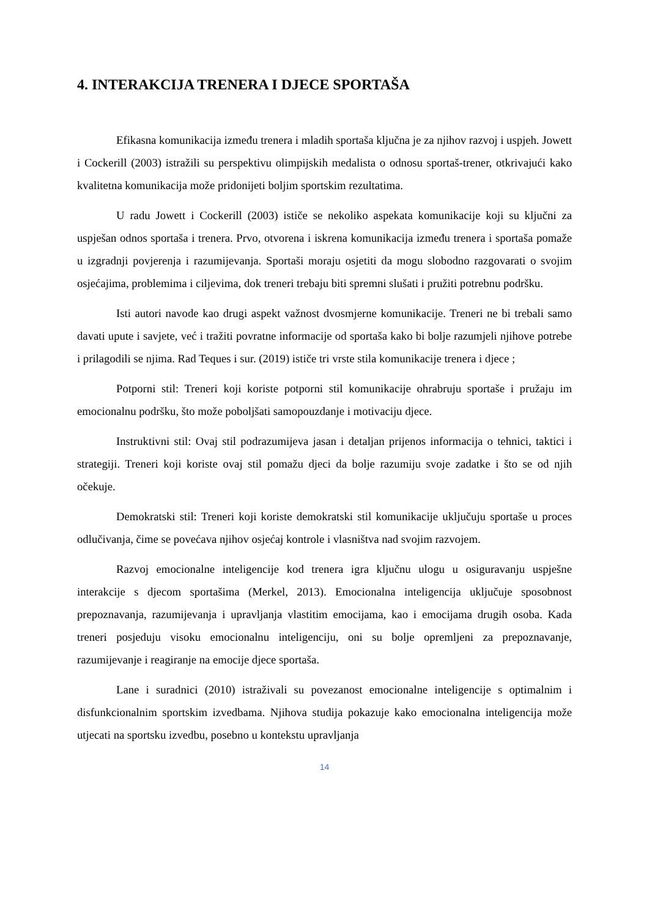4. INTERAKCIJA TRENERA I DJECE SPORTAŠA
Efikasna komunikacija između trenera i mladih sportaša ključna je za njihov razvoj i uspjeh. Jowett i Cockerill (2003) istražili su perspektivu olimpijskih medalista o odnosu sportaš-trener, otkrivajući kako kvalitetna komunikacija može pridonijeti boljim sportskim rezultatima.
U radu Jowett i Cockerill (2003) ističe se nekoliko aspekata komunikacije koji su ključni za uspješan odnos sportaša i trenera. Prvo, otvorena i iskrena komunikacija između trenera i sportaša pomaže u izgradnji povjerenja i razumijevanja. Sportaši moraju osjetiti da mogu slobodno razgovarati o svojim osjećajima, problemima i ciljevima, dok treneri trebaju biti spremni slušati i pružiti potrebnu podršku.
Isti autori navode kao drugi aspekt važnost dvosmjerne komunikacije. Treneri ne bi trebali samo davati upute i savjete, već i tražiti povratne informacije od sportaša kako bi bolje razumjeli njihove potrebe i prilagodili se njima. Rad Teques i sur. (2019) ističe tri vrste stila komunikacije trenera i djece ;
Potporni stil: Treneri koji koriste potporni stil komunikacije ohrabruju sportaše i pružaju im emocionalnu podršku, što može poboljšati samopouzdanje i motivaciju djece.
Instruktivni stil: Ovaj stil podrazumijeva jasan i detaljan prijenos informacija o tehnici, taktici i strategiji. Treneri koji koriste ovaj stil pomažu djeci da bolje razumiju svoje zadatke i što se od njih očekuje.
Demokratski stil: Treneri koji koriste demokratski stil komunikacije uključuju sportaše u proces odlučivanja, čime se povećava njihov osjećaj kontrole i vlasništva nad svojim razvojem.
Razvoj emocionalne inteligencije kod trenera igra ključnu ulogu u osiguravanju uspješne interakcije s djecom sportašima (Merkel, 2013). Emocionalna inteligencija uključuje sposobnost prepoznavanja, razumijevanja i upravljanja vlastitim emocijama, kao i emocijama drugih osoba. Kada treneri posjeduju visoku emocionalnu inteligenciju, oni su bolje opremljeni za prepoznavanje, razumijevanje i reagiranje na emocije djece sportaša.
Lane i suradnici (2010) istraživali su povezanost emocionalne inteligencije s optimalnim i disfunkcionalnim sportskim izvedbama. Njihova studija pokazuje kako emocionalna inteligencija može utjecati na sportsku izvedbu, posebno u kontekstu upravljanja
14